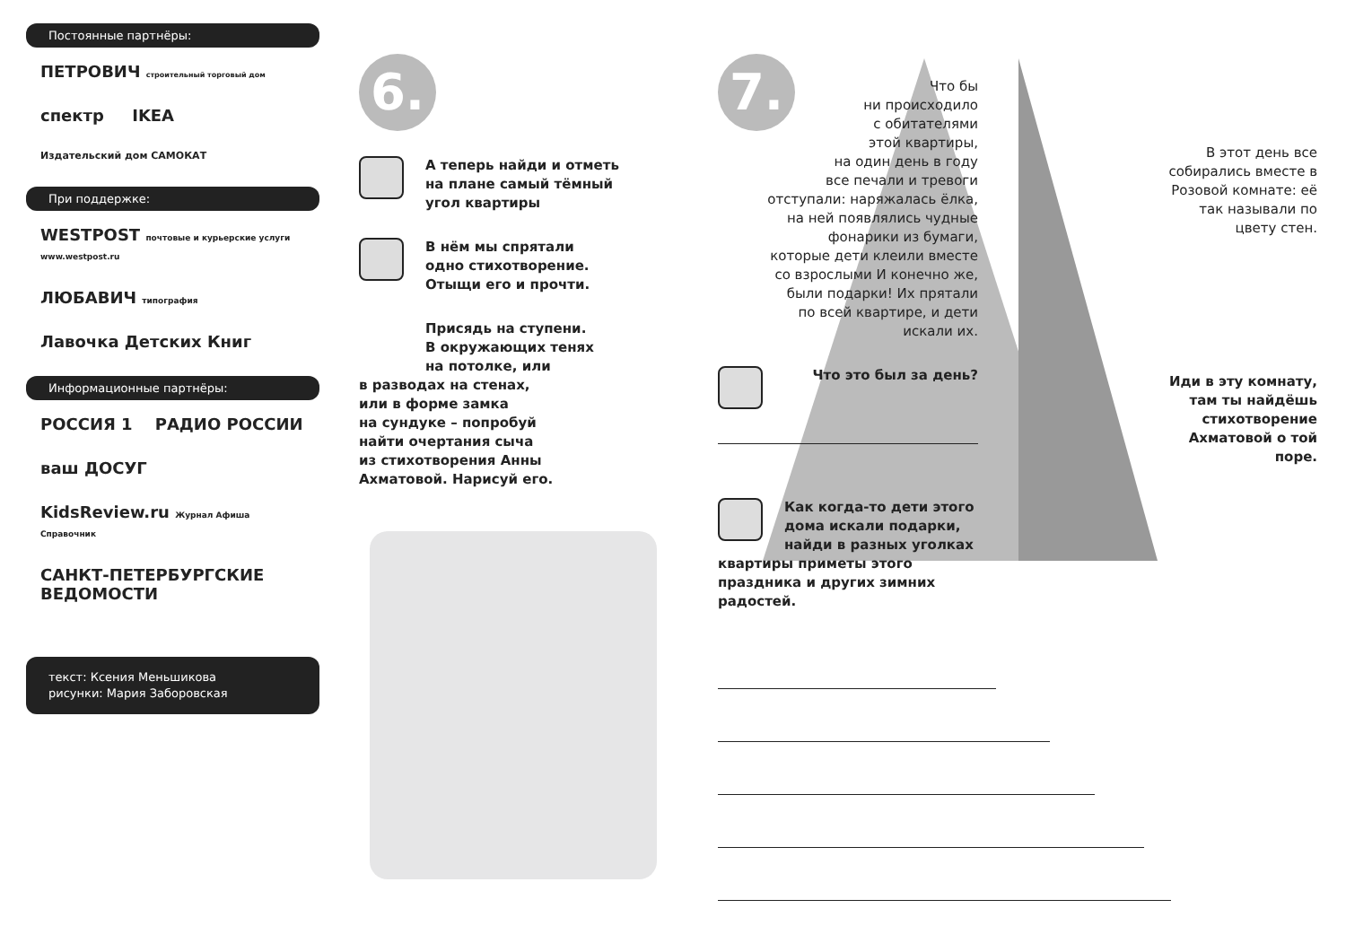Постоянные партнёры:
ПЕТРОВИЧ строительный торговый дом
спектр IKEA
Издательский дом САМОКАТ
При поддержке:
WESTPOST почтовые и курьерские услуги www.westpost.ru
ЛЮБАВИЧ типография
Лавочка Детских Книг
Информационные партнёры:
РОССИЯ 1 РАДИО РОССИИ
ваш ДОСУГ
KidsReview.ru Журнал Афиша Справочник
САНКТ-ПЕТЕРБУРГСКИЕ ВЕДОМОСТИ
текст: Ксения Меньшикова
рисунки: Мария Заборовская
6.
А теперь найди и отметь
на плане самый тёмный
угол квартиры
В нём мы спрятали
одно стихотворение.
Отыщи его и прочти.
Присядь на ступени.
В окружающих тенях
на потолке, или
в разводах на стенах,
или в форме замка
на сундуке – попробуй
найти очертания сыча
из стихотворения Анны
Ахматовой. Нарисуй его.
7.
Что бы
ни происходило
с обитателями
этой квартиры,
на один день в году
все печали и тревоги
отступали: наряжалась ёлка,
на ней появлялись чудные
фонарики из бумаги,
которые дети клеили вместе
со взрослыми И конечно же,
были подарки! Их прятали
по всей квартире, и дети
искали их.
Что это был за день?
Как когда-то дети этого дома искали подарки, найди в разных уголках квартиры приметы этого праздника и других зимних радостей.
В этот день все собирались вместе в Розовой комнате: её так называли по цвету стен.
Иди в эту комнату, там ты найдёшь стихотворение Ахматовой о той поре.